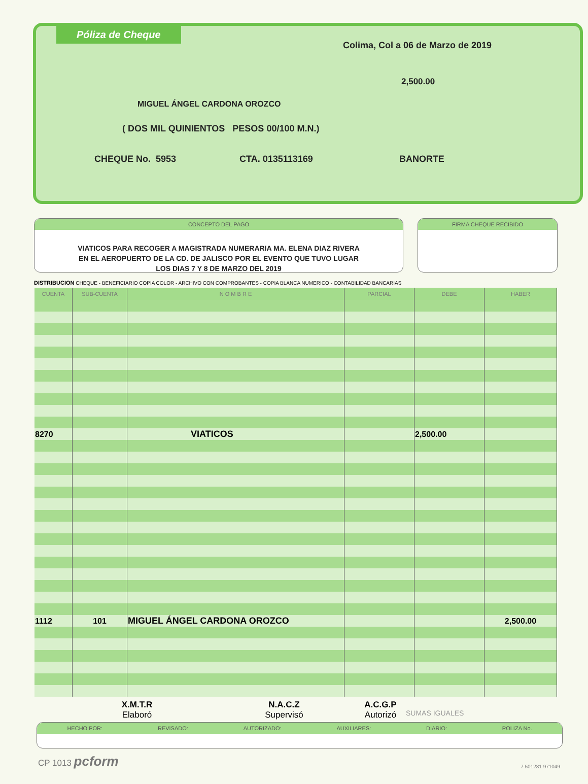Póliza de Cheque
Colima, Col a 06 de Marzo de 2019
2,500.00
MIGUEL ÁNGEL CARDONA OROZCO
( DOS MIL QUINIENTOS PESOS 00/100 M.N.)
CHEQUE No. 5953 CTA. 0135113169 BANORTE
CONCEPTO DEL PAGO
VIATICOS PARA RECOGER A MAGISTRADA NUMERARIA MA. ELENA DIAZ RIVERA
EN EL AEROPUERTO DE LA CD. DE JALISCO POR EL EVENTO QUE TUVO LUGAR
LOS DIAS 7 Y 8 DE MARZO DEL 2019
FIRMA CHEQUE RECIBIDO
DISTRIBUCION CHEQUE - BENEFICIARIO COPIA COLOR - ARCHIVO CON COMPROBANTES - COPIA BLANCA NUMERICO - CONTABILIDAD BANCARIAS
| CUENTA | SUB-CUENTA | N O M B R E | PARCIAL | DEBE | HABER |
| --- | --- | --- | --- | --- | --- |
| 8270 | | VIATICOS | | 2,500.00 | |
| 1112 | 101 | MIGUEL ÁNGEL CARDONA OROZCO | | | 2,500.00 |
X.M.T.R
Elaboró
N.A.C.Z
Supervisó
A.C.G.P
Autorizó
SUMAS IGUALES
HECHO POR: REVISADO: AUTORIZADO: AUXILIARES: DIARIO: POLIZA No.
CP 1013 pcform
7 501281 971049